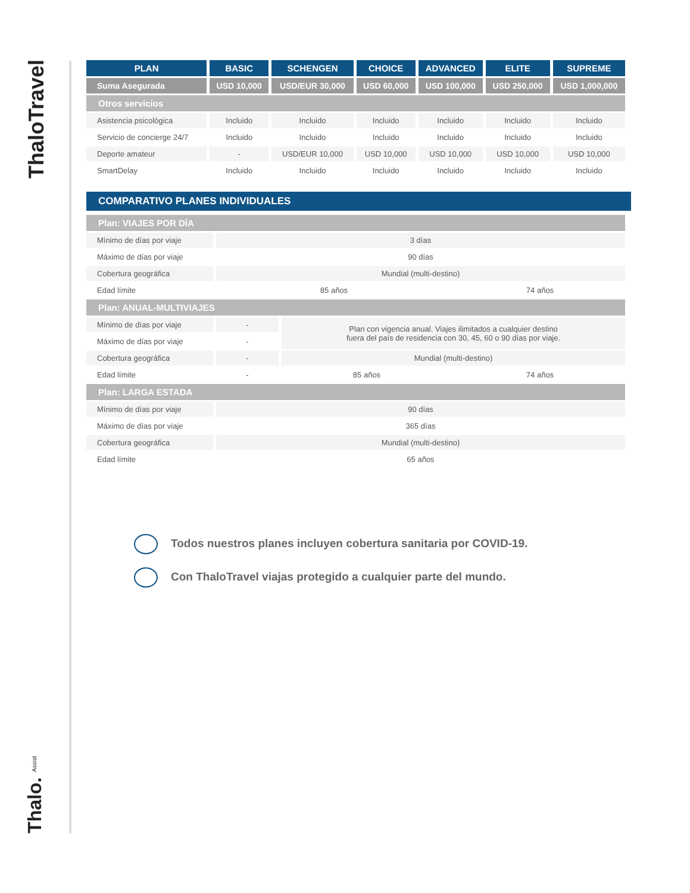ThaloTravel
Thalo. Assist
| PLAN | BASIC | SCHENGEN | CHOICE | ADVANCED | ELITE | SUPREME |
| --- | --- | --- | --- | --- | --- | --- |
| Suma Asegurada | USD 10,000 | USD/EUR 30,000 | USD 60,000 | USD 100,000 | USD 250,000 | USD 1,000,000 |
| Otros servicios | | | | | | |
| Asistencia psicológica | Incluido | Incluido | Incluido | Incluido | Incluido | Incluido |
| Servicio de concierge 24/7 | Incluido | Incluido | Incluido | Incluido | Incluido | Incluido |
| Deporte amateur | - | USD/EUR 10,000 | USD 10,000 | USD 10,000 | USD 10,000 | USD 10,000 |
| SmartDelay | Incluido | Incluido | Incluido | Incluido | Incluido | Incluido |
COMPARATIVO PLANES INDIVIDUALES
| Plan: VIAJES POR DÍA | | | |
| Mínimo de días por viaje | 3 días | | |
| Máximo de días por viaje | 90 días | | |
| Cobertura geográfica | Mundial (multi-destino) | | |
| Edad límite | 85 años | | 74 años |
| Plan: ANUAL-MULTIVIAJES | | | |
| Mínimo de días por viaje | - | Plan con vigencia anual. Viajes ilimitados a cualquier destino fuera del país de residencia con 30, 45, 60 o 90 días por viaje. | |
| Máximo de días por viaje | - | | |
| Cobertura geográfica | - | Mundial (multi-destino) | |
| Edad límite | - | 85 años | 74 años |
| Plan: LARGA ESTADA | | | |
| Mínimo de días por viaje | 90 días | | |
| Máximo de días por viaje | 365 días | | |
| Cobertura geográfica | Mundial (multi-destino) | | |
| Edad límite | 65 años | | |
Todos nuestros planes incluyen cobertura sanitaria por COVID-19.
Con ThaloTravel viajas protegido a cualquier parte del mundo.